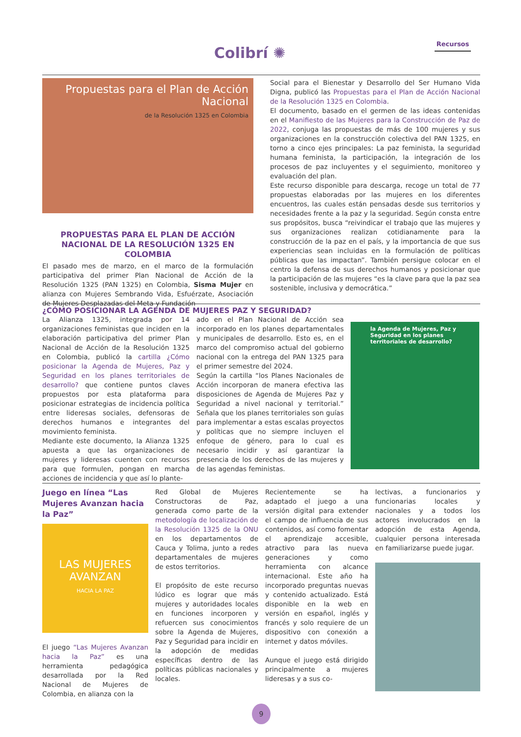Colibrí ✺
Recursos
Propuestas para el Plan de Acción Nacional
de la Resolución 1325 en Colombia
PROPUESTAS PARA EL PLAN DE ACCIÓN NACIONAL DE LA RESOLUCIÓN 1325 EN COLOMBIA
El pasado mes de marzo, en el marco de la formulación participativa del primer Plan Nacional de Acción de la Resolución 1325 (PAN 1325) en Colombia, Sisma Mujer en alianza con Mujeres Sembrando Vida, Esfuérzate, Asociación de Mujeres Desplazadas del Meta y Fundación
Social para el Bienestar y Desarrollo del Ser Humano Vida Digna, publicó las Propuestas para el Plan de Acción Nacional de la Resolución 1325 en Colombia.
El documento, basado en el germen de las ideas contenidas en el Manifiesto de las Mujeres para la Construcción de Paz de 2022, conjuga las propuestas de más de 100 mujeres y sus organizaciones en la construcción colectiva del PAN 1325, en torno a cinco ejes principales: La paz feminista, la seguridad humana feminista, la participación, la integración de los procesos de paz incluyentes y el seguimiento, monitoreo y evaluación del plan.
Este recurso disponible para descarga, recoge un total de 77 propuestas elaboradas por las mujeres en los diferentes encuentros, las cuales están pensadas desde sus territorios y necesidades frente a la paz y la seguridad. Según consta entre sus propósitos, busca “reivindicar el trabajo que las mujeres y sus organizaciones realizan cotidianamente para la construcción de la paz en el país, y la importancia de que sus experiencias sean incluidas en la formulación de políticas públicas que las impactan”. También persigue colocar en el centro la defensa de sus derechos humanos y posicionar que la participación de las mujeres “es la clave para que la paz sea sostenible, inclusiva y democrática.”
¿CÓMO POSICIONAR LA AGENDA DE MUJERES PAZ Y SEGURIDAD?
La Alianza 1325, integrada por 14 organizaciones feministas que inciden en la elaboración participativa del primer Plan Nacional de Acción de la Resolución 1325 en Colombia, publicó la cartilla ¿Cómo posicionar la Agenda de Mujeres, Paz y Seguridad en los planes territoriales de desarrollo? que contiene puntos claves propuestos por esta plataforma para posicionar estrategias de incidencia política entre lideresas sociales, defensoras de derechos humanos e integrantes del movimiento feminista.
Mediante este documento, la Alianza 1325 apuesta a que las organizaciones de mujeres y lideresas cuenten con recursos para que formulen, pongan en marcha acciones de incidencia y que así lo plante-
ado en el Plan Nacional de Acción sea incorporado en los planes departamentales y municipales de desarrollo. Esto es, en el marco del compromiso actual del gobierno nacional con la entrega del PAN 1325 para el primer semestre del 2024.
Según la cartilla “los Planes Nacionales de Acción incorporan de manera efectiva las disposiciones de Agenda de Mujeres Paz y Seguridad a nivel nacional y territorial.” Señala que los planes territoriales son guías para implementar a estas escalas proyectos y políticas que no siempre incluyen el enfoque de género, para lo cual es necesario incidir y así garantizar la presencia de los derechos de las mujeres y de las agendas feministas.
la Agenda de Mujeres, Paz y Seguridad en los planes territoriales de desarrollo?
Juego en línea “Las Mujeres Avanzan hacia la Paz”
LAS MUJERES AVANZAN
HACIA LA PAZ
El juego “Las Mujeres Avanzan hacia la Paz” es una herramienta pedagógica desarrollada por la Red Nacional de Mujeres de Colombia, en alianza con la
Red Global de Mujeres Constructoras de Paz, generada como parte de la metodología de localización de la Resolución 1325 de la ONU en los departamentos de Cauca y Tolima, junto a redes departamentales de mujeres de estos territorios.
El propósito de este recurso lúdico es lograr que más mujeres y autoridades locales en funciones incorporen y refuercen sus conocimientos sobre la Agenda de Mujeres, Paz y Seguridad para incidir en la adopción de medidas específicas dentro de las políticas públicas nacionales y locales.
Recientemente se ha adaptado el juego a una versión digital para extender el campo de influencia de sus contenidos, así como fomentar el aprendizaje accesible, atractivo para las nueva generaciones y como herramienta con alcance internacional. Este año ha incorporado preguntas nuevas y contenido actualizado. Está disponible en la web en versión en español, inglés y francés y solo requiere de un dispositivo con conexión a internet y datos móviles.
Aunque el juego está dirigido principalmente a mujeres lideresas y a sus co-
lectivas, a funcionarios y funcionarias locales y nacionales y a todos los actores involucrados en la adopción de esta Agenda, cualquier persona interesada en familiarizarse puede jugar.
9